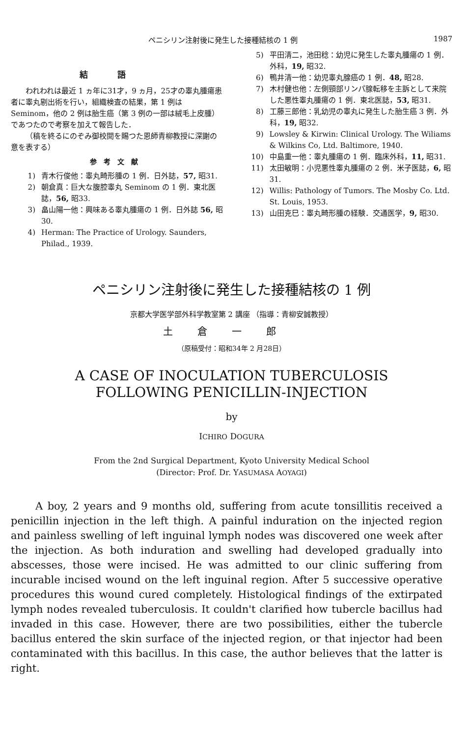ペニシリン注射後に発生した接種結核の 1 例 1987
結語
われわれは最近 1 ヵ年に31才，9 ヵ月，25才の睾丸腫瘍患者に睾丸剔出術を行い，組織検査の結果，第 1 例は Seminom，他の 2 例は胎生癌（第 3 例の一部は絨毛上皮腫）であつたので考察を加えて報告した．
（稿を終るにのぞみ御校閲を賜つた恩師青柳教授に深謝の意を表する）
参考文献
1) 青木行俊他：睾丸畸形腫の 1 例．日外誌，57, 昭31.
2) 朝倉真：巨大な腹腔睾丸 Seminom の 1 例．東北医誌，56, 昭33.
3) 畠山陽一他：興味ある睾丸腫瘍の 1 例．日外誌 56, 昭30.
4) Herman: The Practice of Urology. Saunders, Philad., 1939.
5) 平田清二，池田稔：幼児に発生した睾丸腫瘍の 1 例．外科，19, 昭32.
6) 鴨井清一他：幼児睾丸腺癌の 1 例．48, 昭28.
7) 木村健也他：左側頸部リンパ腺転移を主訴として来院した悪性睾丸腫瘍の 1 例．東北医誌，53, 昭31.
8) 工藤三郎他：乳幼児の睾丸に発生した胎生癌 3 例．外科，19, 昭32.
9) Lowsley & Kirwin: Clinical Urology. The Wiliams & Wilkins Co, Ltd. Baltimore, 1940.
10) 中島重一他：睾丸腫瘍の 1 例．臨床外科，11, 昭31.
11) 太田敏明：小児悪性睾丸腫瘍の 2 例．米子医誌，6, 昭31.
12) Willis: Pathology of Tumors. The Mosby Co. Ltd. St. Louis, 1953.
13) 山田克巳：睾丸畸形腫の経験．交通医学，9, 昭30.
ペニシリン注射後に発生した接種結核の 1 例
京都大学医学部外科学教室第 2 講座 （指導：青柳安誠教授）
土倉一郎
（原稿受付：昭和34年 2 月28日）
A CASE OF INOCULATION TUBERCULOSIS
FOLLOWING PENICILLIN-INJECTION
by
ICHIRO DOGURA
From the 2nd Surgical Department, Kyoto University Medical School
(Director: Prof. Dr. YASUMASA AOYAGI)
A boy, 2 years and 9 months old, suffering from acute tonsillitis received a penicillin injection in the left thigh. A painful induration on the injected region and painless swelling of left inguinal lymph nodes was discovered one week after the injection. As both induration and swelling had developed gradually into abscesses, those were incised. He was admitted to our clinic suffering from incurable incised wound on the left inguinal region. After 5 successive operative procedures this wound cured completely. Histological findings of the extirpated lymph nodes revealed tuberculosis. It couldn't clarified how tubercle bacillus had invaded in this case. However, there are two possibilities, either the tubercle bacillus entered the skin surface of the injected region, or that injector had been contaminated with this bacillus. In this case, the author believes that the latter is right.